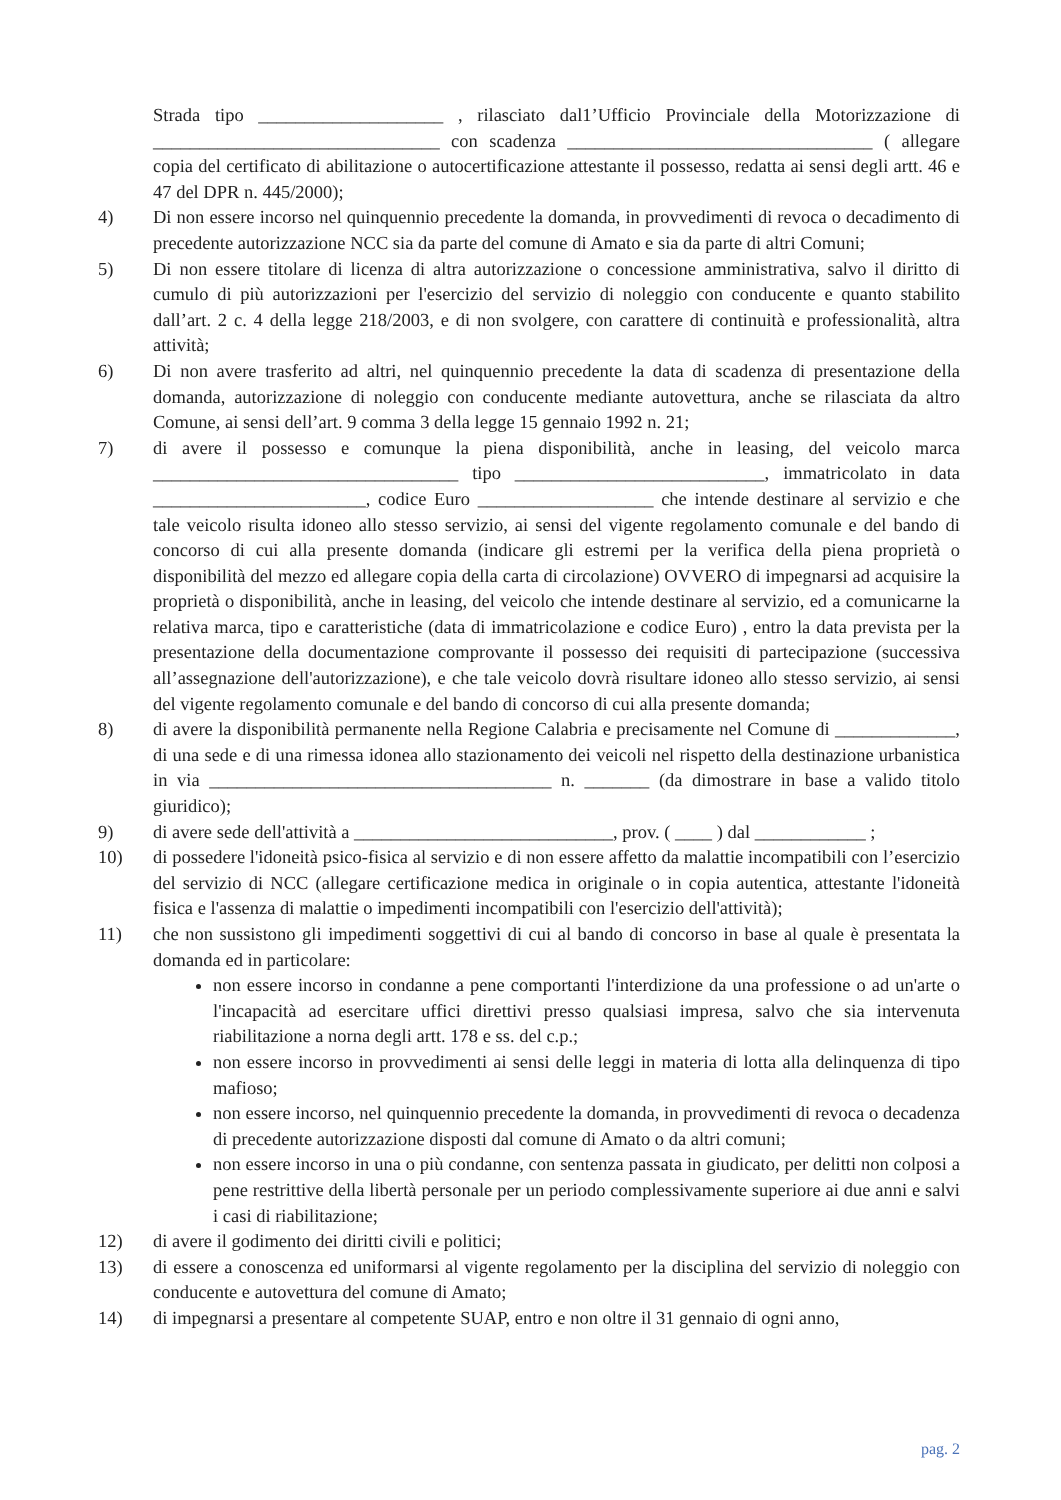Strada tipo ____________________ , rilasciato dal1’Ufficio Provinciale della Motorizzazione di _______________________________ con scadenza _________________________________ ( allegare copia del certificato di abilitazione o autocertificazione attestante il possesso, redatta ai sensi degli artt. 46 e 47 del DPR n. 445/2000);
4) Di non essere incorso nel quinquennio precedente la domanda, in provvedimenti di revoca o decadimento di precedente autorizzazione NCC sia da parte del comune di Amato e sia da parte di altri Comuni;
5) Di non essere titolare di licenza di altra autorizzazione o concessione amministrativa, salvo il diritto di cumulo di più autorizzazioni per l'esercizio del servizio di noleggio con conducente e quanto stabilito dall’art. 2 c. 4 della legge 218/2003, e di non svolgere, con carattere di continuità e professionalità, altra attività;
6) Di non avere trasferito ad altri, nel quinquennio precedente la data di scadenza di presentazione della domanda, autorizzazione di noleggio con conducente mediante autovettura, anche se rilasciata da altro Comune, ai sensi dell’art. 9 comma 3 della legge 15 gennaio 1992 n. 21;
7) di avere il possesso e comunque la piena disponibilità, anche in leasing, del veicolo marca _________________________________ tipo ___________________________, immatricolato in data _______________________, codice Euro ___________________ che intende destinare al servizio e che tale veicolo risulta idoneo allo stesso servizio, ai sensi del vigente regolamento comunale e del bando di concorso di cui alla presente domanda (indicare gli estremi per la verifica della piena proprietà o disponibilità del mezzo ed allegare copia della carta di circolazione) OVVERO di impegnarsi ad acquisire la proprietà o disponibilità, anche in leasing, del veicolo che intende destinare al servizio, ed a comunicarne la relativa marca, tipo e caratteristiche (data di immatricolazione e codice Euro) , entro la data prevista per la presentazione della documentazione comprovante il possesso dei requisiti di partecipazione (successiva all’assegnazione dell'autorizzazione), e che tale veicolo dovrà risultare idoneo allo stesso servizio, ai sensi del vigente regolamento comunale e del bando di concorso di cui alla presente domanda;
8) di avere la disponibilità permanente nella Regione Calabria e precisamente nel Comune di _____________, di una sede e di una rimessa idonea allo stazionamento dei veicoli nel rispetto della destinazione urbanistica in via _____________________________________ n. _______ (da dimostrare in base a valido titolo giuridico);
9) di avere sede dell'attività a ____________________________, prov. ( ____ ) dal ____________ ;
10) di possedere l'idoneità psico-fisica al servizio e di non essere affetto da malattie incompatibili con l’esercizio del servizio di NCC (allegare certificazione medica in originale o in copia autentica, attestante l'idoneità fisica e l'assenza di malattie o impedimenti incompatibili con l'esercizio dell'attività);
11) che non sussistono gli impedimenti soggettivi di cui al bando di concorso in base al quale è presentata la domanda ed in particolare:
non essere incorso in condanne a pene comportanti l'interdizione da una professione o ad un'arte o l'incapacità ad esercitare uffici direttivi presso qualsiasi impresa, salvo che sia intervenuta riabilitazione a norna degli artt. 178 e ss. del c.p.;
non essere incorso in provvedimenti ai sensi delle leggi in materia di lotta alla delinquenza di tipo mafioso;
non essere incorso, nel quinquennio precedente la domanda, in provvedimenti di revoca o decadenza di precedente autorizzazione disposti dal comune di Amato o da altri comuni;
non essere incorso in una o più condanne, con sentenza passata in giudicato, per delitti non colposi a pene restrittive della libertà personale per un periodo complessivamente superiore ai due anni e salvi i casi di riabilitazione;
12) di avere il godimento dei diritti civili e politici;
13) di essere a conoscenza ed uniformarsi al vigente regolamento per la disciplina del servizio di noleggio con conducente e autovettura del comune di Amato;
14) di impegnarsi a presentare al competente SUAP, entro e non oltre il 31 gennaio di ogni anno,
pag. 2